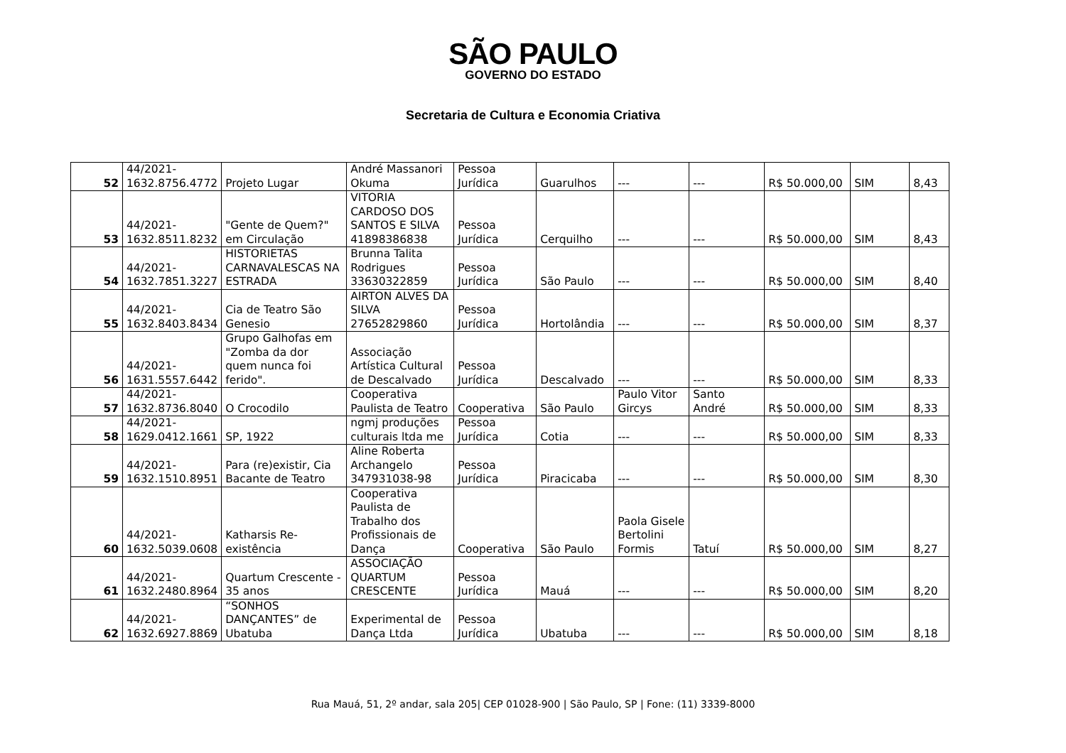SÃO PAULO
GOVERNO DO ESTADO
Secretaria de Cultura e Economia Criativa
| 52 | 44/2021- 1632.8756.4772 | Projeto Lugar | André Massanori Okuma | Pessoa Jurídica | Guarulhos | --- | --- | R$ 50.000,00 | SIM | 8,43 |
| 53 | 44/2021- 1632.8511.8232 | "Gente de Quem?" em Circulação | VITORIA CARDOSO DOS SANTOS E SILVA 41898386838 | Pessoa Jurídica | Cerquilho | --- | --- | R$ 50.000,00 | SIM | 8,43 |
| 54 | 44/2021- 1632.7851.3227 | HISTORIETAS CARNAVALESCAS NA ESTRADA | Brunna Talita Rodrigues 33630322859 | Pessoa Jurídica | São Paulo | --- | --- | R$ 50.000,00 | SIM | 8,40 |
| 55 | 44/2021- 1632.8403.8434 | Cia de Teatro São Genesio | AIRTON ALVES DA SILVA 27652829860 | Pessoa Jurídica | Hortolândia | --- | --- | R$ 50.000,00 | SIM | 8,37 |
| 56 | 44/2021- 1631.5557.6442 | Grupo Galhofas em "Zomba da dor quem nunca foi ferido". | Associação Artística Cultural de Descalvado | Pessoa Jurídica | Descalvado | --- | --- | R$ 50.000,00 | SIM | 8,33 |
| 57 | 44/2021- 1632.8736.8040 | O Crocodilo | Cooperativa Paulista de Teatro | Cooperativa | São Paulo | Paulo Vitor Gircys | Santo André | R$ 50.000,00 | SIM | 8,33 |
| 58 | 44/2021- 1629.0412.1661 | SP, 1922 | ngmj produções culturais ltda me | Pessoa Jurídica | Cotia | --- | --- | R$ 50.000,00 | SIM | 8,33 |
| 59 | 44/2021- 1632.1510.8951 | Para (re)existir, Cia Bacante de Teatro | Aline Roberta Archangelo 347931038-98 | Pessoa Jurídica | Piracicaba | --- | --- | R$ 50.000,00 | SIM | 8,30 |
| 60 | 44/2021- 1632.5039.0608 | Katharsis Re-existência | Cooperativa Paulista de Trabalho dos Profissionais de Dança | Cooperativa | São Paulo | Paola Gisele Bertolini Formis | Tatuí | R$ 50.000,00 | SIM | 8,27 |
| 61 | 44/2021- 1632.2480.8964 | Quartum Crescente - 35 anos | ASSOCIAÇÃO QUARTUM CRESCENTE | Pessoa Jurídica | Mauá | --- | --- | R$ 50.000,00 | SIM | 8,20 |
| 62 | 44/2021- 1632.6927.8869 | “SONHOS DANÇANTES” de Ubatuba | Experimental de Dança Ltda | Pessoa Jurídica | Ubatuba | --- | --- | R$ 50.000,00 | SIM | 8,18 |
Rua Mauá, 51, 2º andar, sala 205| CEP 01028-900 | São Paulo, SP | Fone: (11) 3339-8000